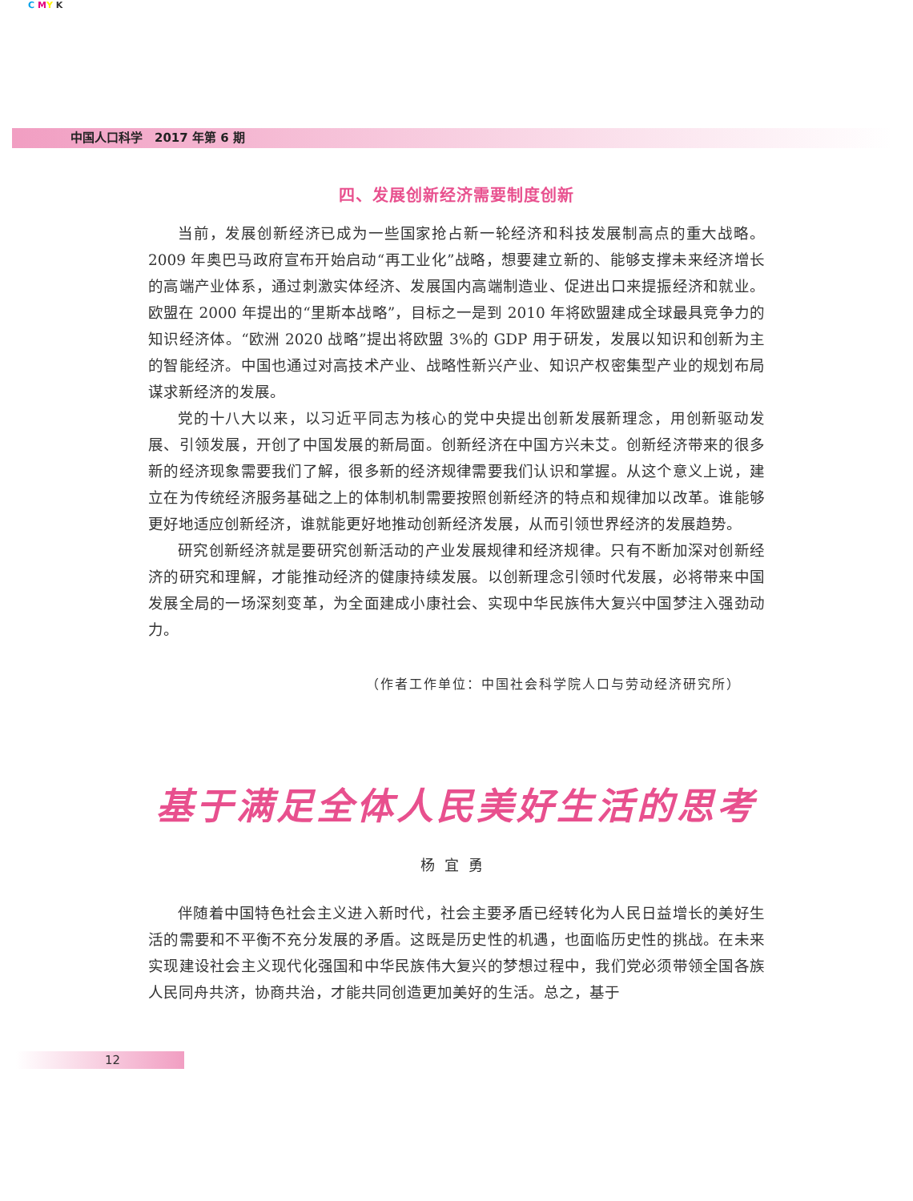C MY K
中国人口科学　2017 年第 6 期
四、发展创新经济需要制度创新
当前，发展创新经济已成为一些国家抢占新一轮经济和科技发展制高点的重大战略。2009 年奥巴马政府宣布开始启动“再工业化”战略，想要建立新的、能够支撑未来经济增长的高端产业体系，通过刺激实体经济、发展国内高端制造业、促进出口来提振经济和就业。欧盟在 2000 年提出的“里斯本战略”，目标之一是到 2010 年将欧盟建成全球最具竞争力的知识经济体。“欧洲 2020 战略”提出将欧盟 3%的 GDP 用于研发，发展以知识和创新为主的智能经济。中国也通过对高技术产业、战略性新兴产业、知识产权密集型产业的规划布局谋求新经济的发展。
党的十八大以来，以习近平同志为核心的党中央提出创新发展新理念，用创新驱动发展、引领发展，开创了中国发展的新局面。创新经济在中国方兴未艾。创新经济带来的很多新的经济现象需要我们了解，很多新的经济规律需要我们认识和掌握。从这个意义上说，建立在为传统经济服务基础之上的体制机制需要按照创新经济的特点和规律加以改革。谁能够更好地适应创新经济，谁就能更好地推动创新经济发展，从而引领世界经济的发展趋势。
研究创新经济就是要研究创新活动的产业发展规律和经济规律。只有不断加深对创新经济的研究和理解，才能推动经济的健康持续发展。以创新理念引领时代发展，必将带来中国发展全局的一场深刻变革，为全面建成小康社会、实现中华民族伟大复兴中国梦注入强劲动力。
（作者工作单位：中国社会科学院人口与劳动经济研究所）
基于满足全体人民美好生活的思考
杨宜勇
伴随着中国特色社会主义进入新时代，社会主要矛盾已经转化为人民日益增长的美好生活的需要和不平衡不充分发展的矛盾。这既是历史性的机遇，也面临历史性的挑战。在未来实现建设社会主义现代化强国和中华民族伟大复兴的梦想过程中，我们党必须带领全国各族人民同舟共济，协商共治，才能共同创造更加美好的生活。总之，基于
12